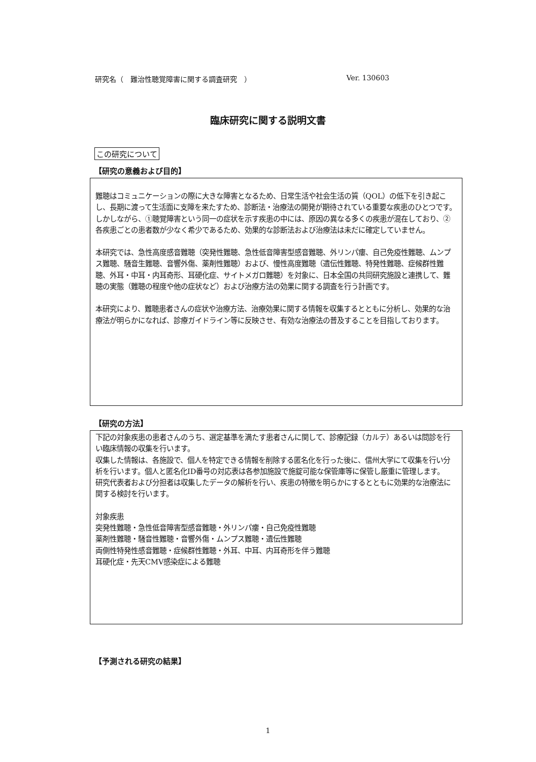研究名（　難治性聴覚障害に関する調査研究　） Ver. 130603
臨床研究に関する説明文書
この研究について
【研究の意義および目的】
難聴はコミュニケーションの際に大きな障害となるため、日常生活や社会生活の質（QOL）の低下を引き起こし、長期に渡って生活面に支障を来たすため、診断法・治療法の開発が期待されている重要な疾患のひとつです。しかしながら、①聴覚障害という同一の症状を示す疾患の中には、原因の異なる多くの疾患が混在しており、②各疾患ごとの患者数が少なく希少であるため、効果的な診断法および治療法は未だに確定していません。
本研究では、急性高度感音難聴（突発性難聴、急性低音障害型感音難聴、外リンパ瘻、自己免疫性難聴、ムンプス難聴、騒音生難聴、音響外傷、薬剤性難聴）および、慢性高度難聴（遺伝性難聴、特発性難聴、症候群性難聴、外耳・中耳・内耳奇形、耳硬化症、サイトメガロ難聴）を対象に、日本全国の共同研究施設と連携して、難聴の実態（難聴の程度や他の症状など）および治療方法の効果に関する調査を行う計画です。
本研究により、難聴患者さんの症状や治療方法、治療効果に関する情報を収集するとともに分析し、効果的な治療法が明らかになれば、診療ガイドライン等に反映させ、有効な治療法の普及することを目指しております。
【研究の方法】
下記の対象疾患の患者さんのうち、選定基準を満たす患者さんに関して、診療記録（カルテ）あるいは問診を行い臨床情報の収集を行います。
収集した情報は、各施設で、個人を特定できる情報を削除する匿名化を行った後に、信州大学にて収集を行い分析を行います。個人と匿名化ID番号の対応表は各参加施設で施錠可能な保管庫等に保管し厳重に管理します。
研究代表者および分担者は収集したデータの解析を行い、疾患の特徴を明らかにするとともに効果的な治療法に関する検討を行います。
対象疾患
突発性難聴・急性低音障害型感音難聴・外リンパ瘻・自己免疫性難聴
薬剤性難聴・騒音性難聴・音響外傷・ムンプス難聴・遺伝性難聴
両側性特発性感音難聴・症候群性難聴・外耳、中耳、内耳奇形を伴う難聴
耳硬化症・先天CMV感染症による難聴
【予測される研究の結果】
1